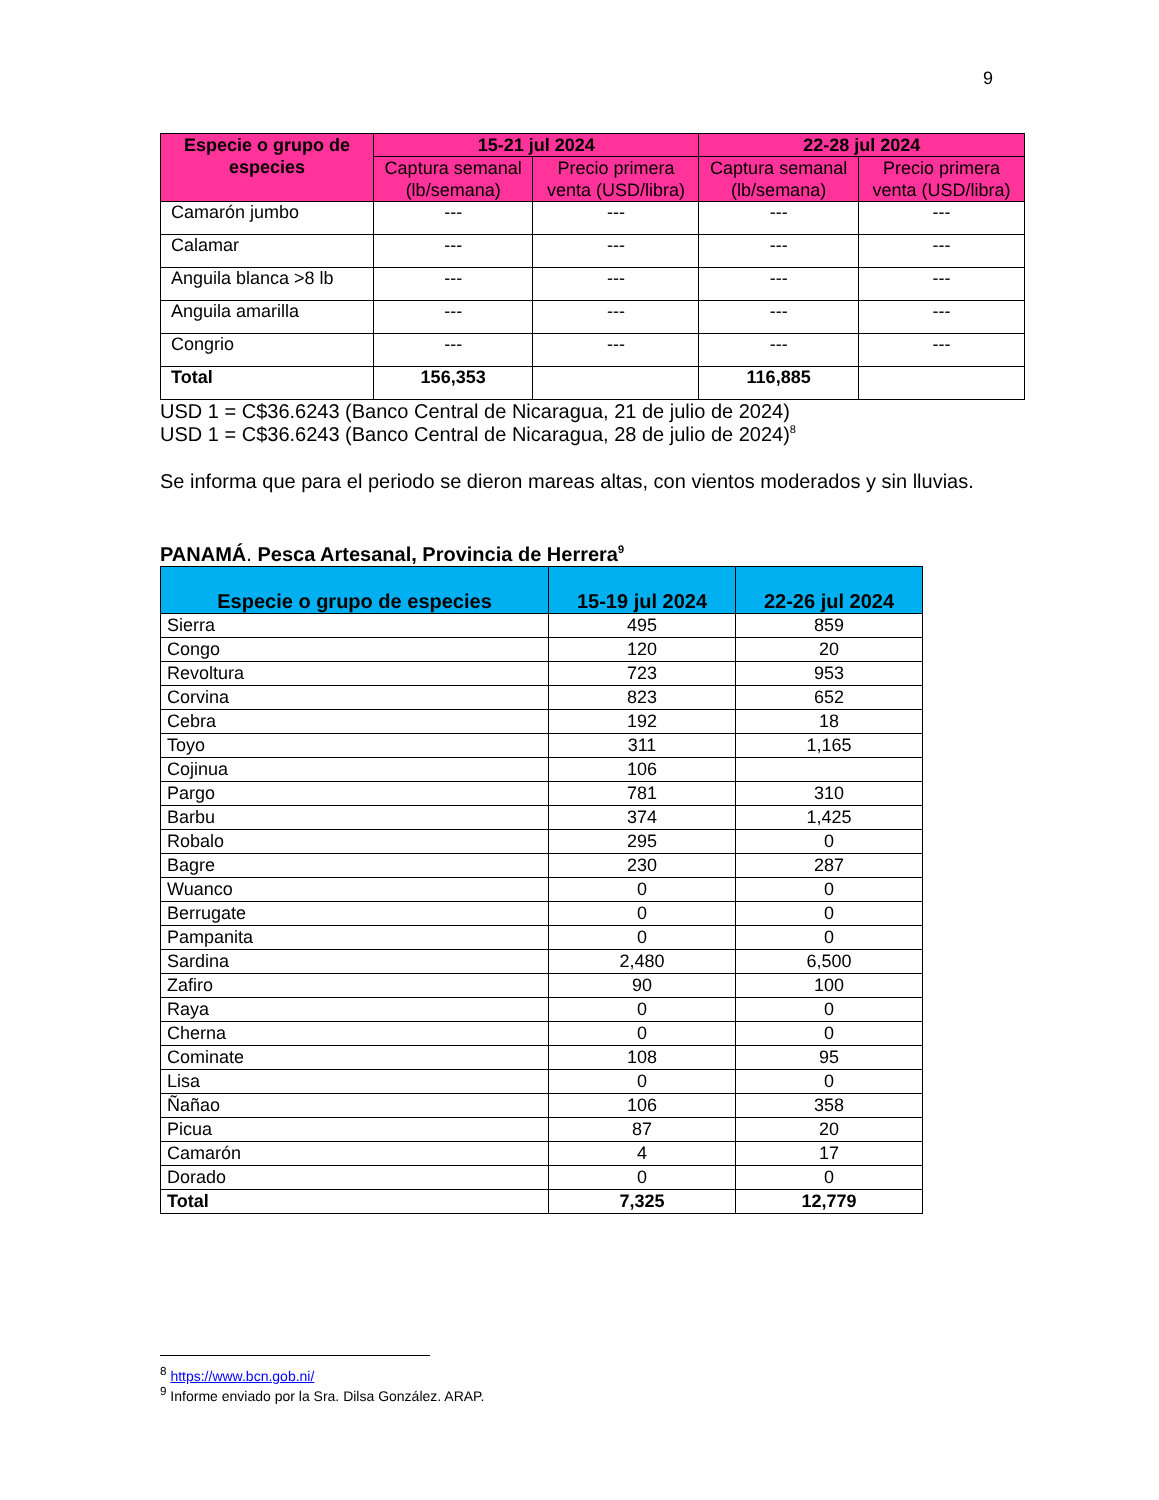9
| Especie o grupo de especies | 15-21 jul 2024 | | 22-28 jul 2024 | |
| --- | --- | --- | --- | --- |
| | Captura semanal (lb/semana) | Precio primera venta (USD/libra) | Captura semanal (lb/semana) | Precio primera venta (USD/libra) |
| Camarón jumbo | --- | --- | --- | --- |
| Calamar | --- | --- | --- | --- |
| Anguila blanca >8 lb | --- | --- | --- | --- |
| Anguila amarilla | --- | --- | --- | --- |
| Congrio | --- | --- | --- | --- |
| Total | 156,353 | | 116,885 | |
USD 1 = C$36.6243 (Banco Central de Nicaragua, 21 de julio de 2024)
USD 1 = C$36.6243 (Banco Central de Nicaragua, 28 de julio de 2024)<sup>8</sup>
Se informa que para el periodo se dieron mareas altas, con vientos moderados y sin lluvias.
PANAMÁ. Pesca Artesanal, Provincia de Herrera<sup>9</sup>
| Especie o grupo de especies | 15-19 jul 2024 | 22-26 jul 2024 |
| --- | --- | --- |
| Sierra | 495 | 859 |
| Congo | 120 | 20 |
| Revoltura | 723 | 953 |
| Corvina | 823 | 652 |
| Cebra | 192 | 18 |
| Toyo | 311 | 1,165 |
| Cojinua | 106 | |
| Pargo | 781 | 310 |
| Barbu | 374 | 1,425 |
| Robalo | 295 | 0 |
| Bagre | 230 | 287 |
| Wuanco | 0 | 0 |
| Berrugate | 0 | 0 |
| Pampanita | 0 | 0 |
| Sardina | 2,480 | 6,500 |
| Zafiro | 90 | 100 |
| Raya | 0 | 0 |
| Cherna | 0 | 0 |
| Cominate | 108 | 95 |
| Lisa | 0 | 0 |
| Ñañao | 106 | 358 |
| Picua | 87 | 20 |
| Camarón | 4 | 17 |
| Dorado | 0 | 0 |
| Total | 7,325 | 12,779 |
<sup>8</sup> https://www.bcn.gob.ni/
<sup>9</sup> Informe enviado por la Sra. Dilsa González. ARAP.